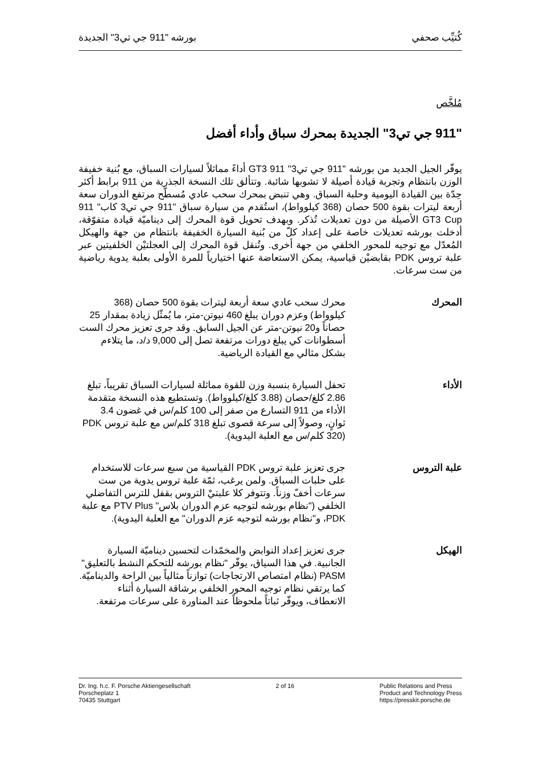كُتيِّب صحفي بورشه "911 جي تي3" الجديدة
مُلخَّص
"911 جي تي3" الجديدة بمحرك سباق وأداء أفضل
يوفّر الجيل الجديد من بورشه "911 جي تي3" 911 GT3 أداءً مماثلاً لسيارات السباق، مع بُنية خفيفة الوزن بانتظام وتجربة قيادة أصيلة لا تشوبها شائبة. وتتألق تلك النسخة الجذرية من 911 برابط أكثر حِدّة بين القيادة اليومية وحلبة السباق. وهي تنبض بمحرك سحب عادي مُسطّح مرتفع الدوران سعة أربعة ليترات بقوة 500 حصان (368 كيلوواط)، استُقدم من سيارة سباق "911 جي تي3 كاب" 911 GT3 Cup الأصيلة من دون تعديلات تُذكر. وبهدف تحويل قوة المحرك إلى ديناميّة قيادة متفوّقة، أدخلت بورشه تعديلات خاصة على إعداد كلّ من بُنية السيارة الخفيفة بانتظام من جهة والهيكل المُعدّل مع توجيه للمحور الخلفي من جهة أخرى. وتُنقل قوة المحرك إلى العجلتيْن الخلفيتين عبر علبة تروس PDK بقابضيْن قياسية، يمكن الاستعاضة عنها اختيارياً للمرة الأولى بعلبة يدوية رياضية من ست سرعات.
المحرك محرك سحب عادي سعة أربعة ليترات بقوة 500 حصان (368 كيلوواط) وعزم دوران يبلغ 460 نيوتن-متر، ما يُمثّل زيادة بمقدار 25 حصاناً و20 نيوتن-متر عن الجيل السابق. وقد جرى تعزيز محرك الست أسطوانات كي يبلغ دورات مرتفعة تصل إلى 9,000 د/د، ما يتلاءم بشكل مثالي مع القيادة الرياضية.
الأداء تحفل السيارة بنسبة وزن للقوة مماثلة لسيارات السباق تقريباً، تبلغ 2.86 كلغ/حصان (3.88 كلغ/كيلوواط). وتستطيع هذه النسخة متقدمة الأداء من 911 التسارع من صفر إلى 100 كلم/س في غضون 3.4 ثوانٍ، وصولاً إلى سرعة قصوى تبلغ 318 كلم/س مع علبة تروس PDK (320 كلم/س مع العلبة اليدوية).
علبة التروس جرى تعزيز علبة تروس PDK القياسية من سبع سرعات للاستخدام على حلبات السباق. ولمن يرغب، ثمّة علبة تروس يدوية من ست سرعات أخفّ وزناً. وتتوفر كلا علبتيْ التروس بقفل للترس التفاضلي الخلفي ("نظام بورشه لتوجيه عزم الدوران بلاس" PTV Plus مع علبة PDK، و"نظام بورشه لتوجيه عزم الدوران" مع العلبة اليدوية).
الهيكل جرى تعزيز إعداد النوابض والمخمّدات لتحسين ديناميّة السيارة الجانبية. في هذا السياق، يوفّر "نظام بورشه للتحكم النشط بالتعليق" PASM (نظام امتصاص الارتجاجات) توازناً مثالياً بين الراحة والديناميّة. كما يرتقي نظام توجيه المحور الخلفي برشاقة السيارة أثناء الانعطاف، ويوفّر ثباتاً ملحوظاً عند المناورة على سرعات مرتفعة.
Dr. Ing. h.c. F. Porsche Aktiengesellschaft
Porscheplatz 1
70435 Stuttgart
2 of 16 Public Relations and Press
Product and Technology Press
https://presskit.porsche.de